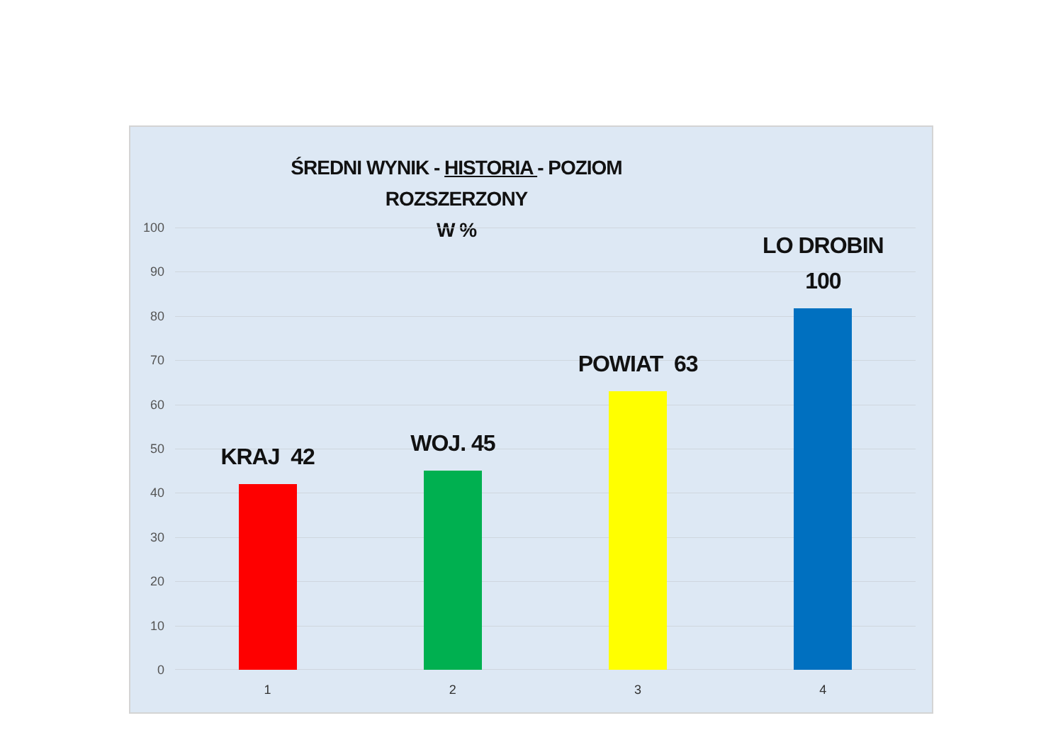ŚREDNI WYNIK - HISTORIA - POZIOM ROZSZERZONY
W %
100
90
80
70
60
50
40
30
20
10
0
KRAJ 42 WOJ. 45 POWIAT 63 LO DROBIN
100
1 2 3 4